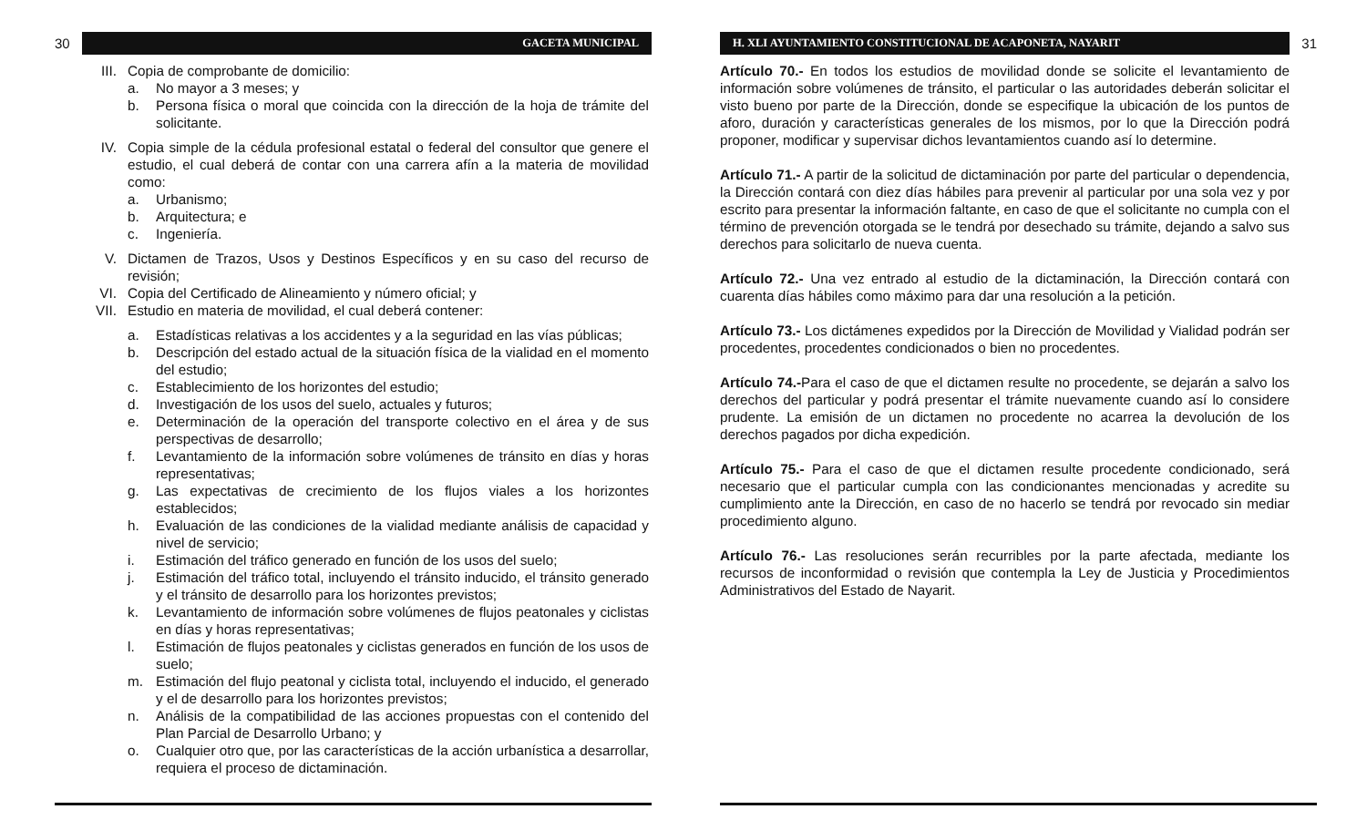30
GACETA MUNICIPAL
III. Copia de comprobante de domicilio:
a. No mayor a 3 meses; y
b. Persona física o moral que coincida con la dirección de la hoja de trámite del solicitante.
IV. Copia simple de la cédula profesional estatal o federal del consultor que genere el estudio, el cual deberá de contar con una carrera afín a la materia de movilidad como:
a. Urbanismo;
b. Arquitectura; e
c. Ingeniería.
V. Dictamen de Trazos, Usos y Destinos Específicos y en su caso del recurso de revisión;
VI. Copia del Certificado de Alineamiento y número oficial; y
VII. Estudio en materia de movilidad, el cual deberá contener:
a. Estadísticas relativas a los accidentes y a la seguridad en las vías públicas;
b. Descripción del estado actual de la situación física de la vialidad en el momento del estudio;
c. Establecimiento de los horizontes del estudio;
d. Investigación de los usos del suelo, actuales y futuros;
e. Determinación de la operación del transporte colectivo en el área y de sus perspectivas de desarrollo;
f. Levantamiento de la información sobre volúmenes de tránsito en días y horas representativas;
g. Las expectativas de crecimiento de los flujos viales a los horizontes establecidos;
h. Evaluación de las condiciones de la vialidad mediante análisis de capacidad y nivel de servicio;
i. Estimación del tráfico generado en función de los usos del suelo;
j. Estimación del tráfico total, incluyendo el tránsito inducido, el tránsito generado y el tránsito de desarrollo para los horizontes previstos;
k. Levantamiento de información sobre volúmenes de flujos peatonales y ciclistas en días y horas representativas;
l. Estimación de flujos peatonales y ciclistas generados en función de los usos de suelo;
m. Estimación del flujo peatonal y ciclista total, incluyendo el inducido, el generado y el de desarrollo para los horizontes previstos;
n. Análisis de la compatibilidad de las acciones propuestas con el contenido del Plan Parcial de Desarrollo Urbano; y
o. Cualquier otro que, por las características de la acción urbanística a desarrollar, requiera el proceso de dictaminación.
H. XLI AYUNTAMIENTO CONSTITUCIONAL DE ACAPONETA, NAYARIT
31
Artículo 70.- En todos los estudios de movilidad donde se solicite el levantamiento de información sobre volúmenes de tránsito, el particular o las autoridades deberán solicitar el visto bueno por parte de la Dirección, donde se especifique la ubicación de los puntos de aforo, duración y características generales de los mismos, por lo que la Dirección podrá proponer, modificar y supervisar dichos levantamientos cuando así lo determine.
Artículo 71.- A partir de la solicitud de dictaminación por parte del particular o dependencia, la Dirección contará con diez días hábiles para prevenir al particular por una sola vez y por escrito para presentar la información faltante, en caso de que el solicitante no cumpla con el término de prevención otorgada se le tendrá por desechado su trámite, dejando a salvo sus derechos para solicitarlo de nueva cuenta.
Artículo 72.- Una vez entrado al estudio de la dictaminación, la Dirección contará con cuarenta días hábiles como máximo para dar una resolución a la petición.
Artículo 73.- Los dictámenes expedidos por la Dirección de Movilidad y Vialidad podrán ser procedentes, procedentes condicionados o bien no procedentes.
Artículo 74.-Para el caso de que el dictamen resulte no procedente, se dejarán a salvo los derechos del particular y podrá presentar el trámite nuevamente cuando así lo considere prudente. La emisión de un dictamen no procedente no acarrea la devolución de los derechos pagados por dicha expedición.
Artículo 75.- Para el caso de que el dictamen resulte procedente condicionado, será necesario que el particular cumpla con las condicionantes mencionadas y acredite su cumplimiento ante la Dirección, en caso de no hacerlo se tendrá por revocado sin mediar procedimiento alguno.
Artículo 76.- Las resoluciones serán recurribles por la parte afectada, mediante los recursos de inconformidad o revisión que contempla la Ley de Justicia y Procedimientos Administrativos del Estado de Nayarit.